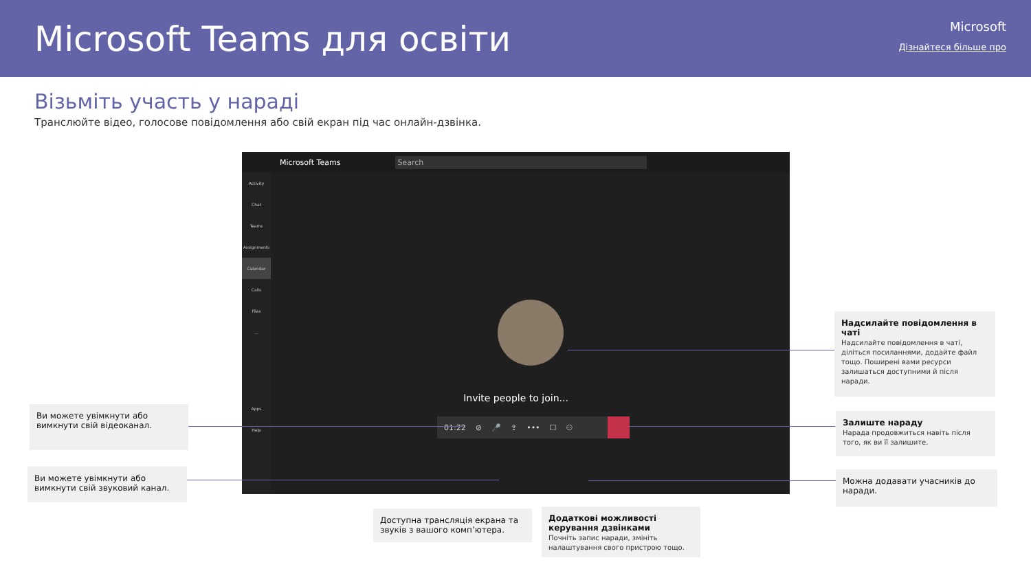Microsoft Teams для освіти
Microsoft
Дізнайтеся більше про
Візьміть участь у нараді
Транслюйте відео, голосове повідомлення або свій екран під час онлайн-дзвінка.
Microsoft Teams Search
Activity
Chat
Teams
Assignments
Calendar
Calls
Files
...
Apps
Help
Invite people to join...
01:22 ⊘ 🎤 ⇪ ••• ☐ ⚇
Ви можете увімкнути або вимкнути свій відеоканал.
Ви можете увімкнути або вимкнути свій звуковий канал.
Надсилайте повідомлення в чаті
Надсилайте повідомлення в чаті, діліться посиланнями, додайте файл тощо. Поширені вами ресурси залишаться доступними й після наради.
Залиште нараду
Нарада продовжиться навіть після того, як ви її залишите.
Можна додавати учасників до наради.
Доступна трансляція екрана та звуків з вашого комп’ютера.
Додаткові можливості керування дзвінками
Почніть запис наради, змініть налаштування свого пристрою тощо.